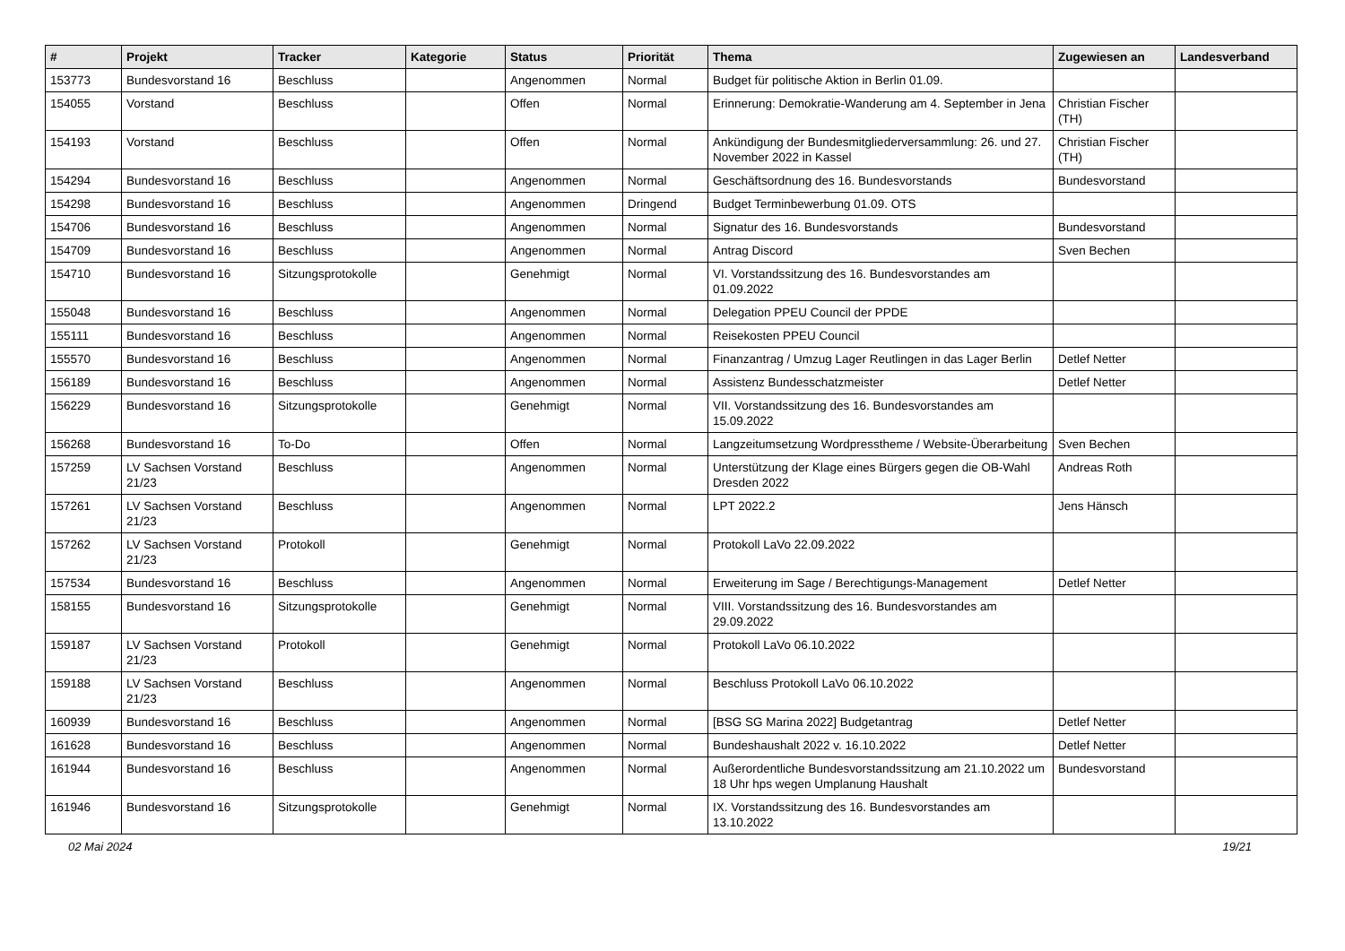| # | Projekt | Tracker | Kategorie | Status | Priorität | Thema | Zugewiesen an | Landesverband |
| --- | --- | --- | --- | --- | --- | --- | --- | --- |
| 153773 | Bundesvorstand 16 | Beschluss | | Angenommen | Normal | Budget für politische Aktion in Berlin 01.09. | | |
| 154055 | Vorstand | Beschluss | | Offen | Normal | Erinnerung: Demokratie-Wanderung am 4. September in Jena | Christian Fischer (TH) | |
| 154193 | Vorstand | Beschluss | | Offen | Normal | Ankündigung der Bundesmitgliederversammlung: 26. und 27. November 2022 in Kassel | Christian Fischer (TH) | |
| 154294 | Bundesvorstand 16 | Beschluss | | Angenommen | Normal | Geschäftsordnung des 16. Bundesvorstands | Bundesvorstand | |
| 154298 | Bundesvorstand 16 | Beschluss | | Angenommen | Dringend | Budget Terminbewerbung 01.09. OTS | | |
| 154706 | Bundesvorstand 16 | Beschluss | | Angenommen | Normal | Signatur des 16. Bundesvorstands | Bundesvorstand | |
| 154709 | Bundesvorstand 16 | Beschluss | | Angenommen | Normal | Antrag Discord | Sven Bechen | |
| 154710 | Bundesvorstand 16 | Sitzungsprotokolle | | Genehmigt | Normal | VI. Vorstandssitzung des 16. Bundesvorstandes am 01.09.2022 | | |
| 155048 | Bundesvorstand 16 | Beschluss | | Angenommen | Normal | Delegation PPEU Council der PPDE | | |
| 155111 | Bundesvorstand 16 | Beschluss | | Angenommen | Normal | Reisekosten PPEU Council | | |
| 155570 | Bundesvorstand 16 | Beschluss | | Angenommen | Normal | Finanzantrag / Umzug Lager Reutlingen in das Lager Berlin | Detlef Netter | |
| 156189 | Bundesvorstand 16 | Beschluss | | Angenommen | Normal | Assistenz Bundesschatzmeister | Detlef Netter | |
| 156229 | Bundesvorstand 16 | Sitzungsprotokolle | | Genehmigt | Normal | VII. Vorstandssitzung des 16. Bundesvorstandes am 15.09.2022 | | |
| 156268 | Bundesvorstand 16 | To-Do | | Offen | Normal | Langzeitumsetzung Wordpresstheme / Website-Überarbeitung | Sven Bechen | |
| 157259 | LV Sachsen Vorstand 21/23 | Beschluss | | Angenommen | Normal | Unterstützung der Klage eines Bürgers gegen die OB-Wahl Dresden 2022 | Andreas Roth | |
| 157261 | LV Sachsen Vorstand 21/23 | Beschluss | | Angenommen | Normal | LPT 2022.2 | Jens Hänsch | |
| 157262 | LV Sachsen Vorstand 21/23 | Protokoll | | Genehmigt | Normal | Protokoll LaVo 22.09.2022 | | |
| 157534 | Bundesvorstand 16 | Beschluss | | Angenommen | Normal | Erweiterung im Sage / Berechtigungs-Management | Detlef Netter | |
| 158155 | Bundesvorstand 16 | Sitzungsprotokolle | | Genehmigt | Normal | VIII. Vorstandssitzung des 16. Bundesvorstandes am 29.09.2022 | | |
| 159187 | LV Sachsen Vorstand 21/23 | Protokoll | | Genehmigt | Normal | Protokoll LaVo 06.10.2022 | | |
| 159188 | LV Sachsen Vorstand 21/23 | Beschluss | | Angenommen | Normal | Beschluss Protokoll LaVo 06.10.2022 | | |
| 160939 | Bundesvorstand 16 | Beschluss | | Angenommen | Normal | [BSG SG Marina 2022] Budgetantrag | Detlef Netter | |
| 161628 | Bundesvorstand 16 | Beschluss | | Angenommen | Normal | Bundeshaushalt 2022 v. 16.10.2022 | Detlef Netter | |
| 161944 | Bundesvorstand 16 | Beschluss | | Angenommen | Normal | Außerordentliche Bundesvorstandssitzung am 21.10.2022 um 18 Uhr hps wegen Umplanung Haushalt | Bundesvorstand | |
| 161946 | Bundesvorstand 16 | Sitzungsprotokolle | | Genehmigt | Normal | IX. Vorstandssitzung des 16. Bundesvorstandes am 13.10.2022 | | |
02 Mai 2024 19/21